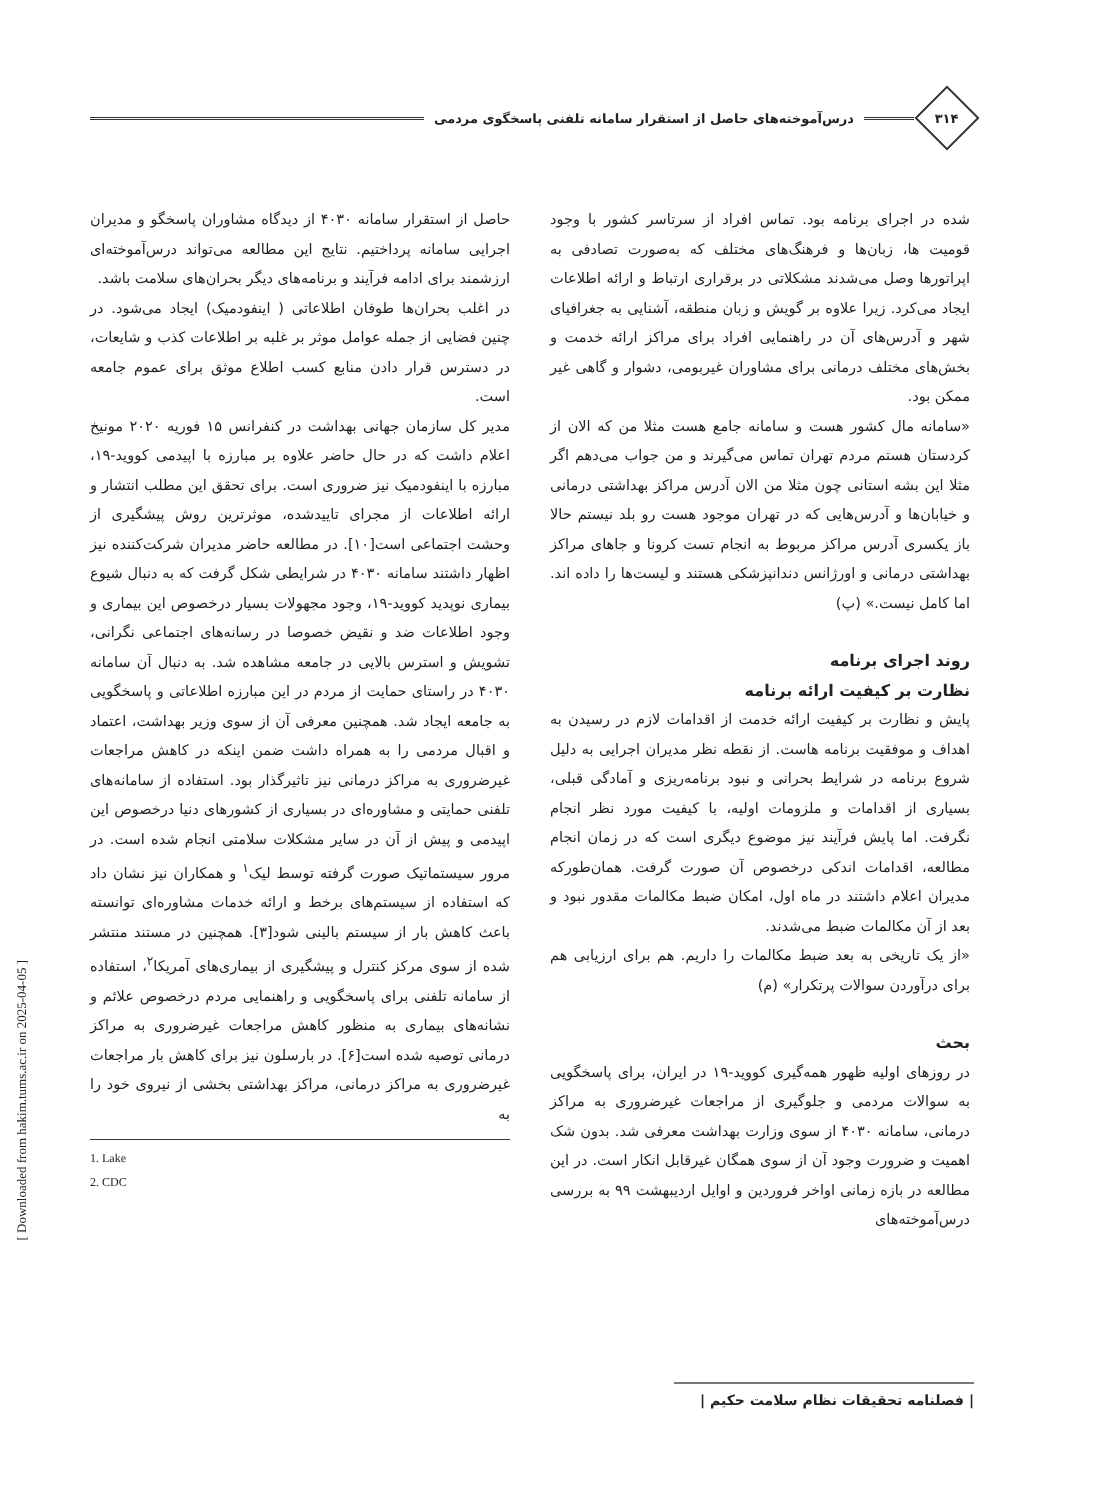۳۱۴
درس‌آموخته‌های حاصل از استقرار سامانه تلفنی پاسخگوی مردمی
شده در اجرای برنامه بود. تماس افراد از سرتاسر کشور با وجود قومیت ها، زبان‌ها و فرهنگ‌های مختلف که به‌صورت تصادفی به اپراتورها وصل می‌شدند مشکلاتی در برقراری ارتباط و ارائه اطلاعات ایجاد می‌کرد. زیرا علاوه بر گویش و زبان منطقه، آشنایی به جغرافیای شهر و آدرس‌های آن در راهنمایی افراد برای مراکز ارائه خدمت و بخش‌های مختلف درمانی برای مشاوران غیربومی، دشوار و گاهی غیر ممکن بود.
«سامانه مال کشور هست و سامانه جامع هست مثلا من که الان از کردستان هستم مردم تهران تماس می‌گیرند و من جواب می‌دهم اگر مثلا این بشه استانی چون مثلا من الان آدرس مراکز بهداشتی درمانی و خیابان‌ها و آدرس‌هایی که در تهران موجود هست رو بلد نیستم حالا باز یکسری آدرس مراکز مربوط به انجام تست کرونا و جاهای مراکز بهداشتی درمانی و اورژانس دندانپزشکی هستند و لیست‌ها را داده اند. اما کامل نیست.» (پ)
روند اجرای برنامه
نظارت بر کیفیت ارائه برنامه
پایش و نظارت بر کیفیت ارائه خدمت از اقدامات لازم در رسیدن به اهداف و موفقیت برنامه هاست. از نقطه نظر مدیران اجرایی به دلیل شروع برنامه در شرایط بحرانی و نبود برنامه‌ریزی و آمادگی قبلی، بسیاری از اقدامات و ملزومات اولیه، با کیفیت مورد نظر انجام نگرفت. اما پایش فرآیند نیز موضوع دیگری است که در زمان انجام مطالعه، اقدامات اندکی درخصوص آن صورت گرفت. همان‌طورکه مدیران اعلام داشتند در ماه اول، امکان ضبط مکالمات مقدور نبود و بعد از آن مکالمات ضبط می‌شدند.
«از یک تاریخی به بعد ضبط مکالمات را داریم. هم برای ارزیابی هم برای درآوردن سوالات پرتکرار» (م)
بحث
در روزهای اولیه ظهور همه‌گیری کووید-۱۹ در ایران، برای پاسخگویی به سوالات مردمی و جلوگیری از مراجعات غیرضروری به مراکز درمانی، سامانه ۴۰۳۰ از سوی وزارت بهداشت معرفی شد. بدون شک اهمیت و ضرورت وجود آن از سوی همگان غیرقابل انکار است. در این مطالعه در بازه زمانی اواخر فروردین و اوایل اردیبهشت ۹۹ به بررسی درس‌آموخته‌های
حاصل از استقرار سامانه ۴۰۳۰ از دیدگاه مشاوران پاسخگو و مدیران اجرایی سامانه پرداختیم. نتایج این مطالعه می‌تواند درس‌آموخته‌ای ارزشمند برای ادامه فرآیند و برنامه‌های دیگر بحران‌های سلامت باشد.
در اغلب بحران‌ها طوفان اطلاعاتی ( اینفودمیک) ایجاد می‌شود. در چنین فضایی از جمله عوامل موثر بر غلبه بر اطلاعات کذب و شایعات، در دسترس قرار دادن منابع کسب اطلاع موثق برای عموم جامعه است.
مدیر کل سازمان جهانی بهداشت در کنفرانس ۱۵ فوریه ۲۰۲۰ مونیخ اعلام داشت که در حال حاضر علاوه بر مبارزه با اپیدمی کووید-۱۹، مبارزه با اینفودمیک نیز ضروری است. برای تحقق این مطلب انتشار و ارائه اطلاعات از مجرای تاییدشده، موثرترین روش پیشگیری از وحشت اجتماعی است[۱۰]. در مطالعه حاضر مدیران شرکت‌کننده نیز اظهار داشتند سامانه ۴۰۳۰ در شرایطی شکل گرفت که به دنبال شیوع بیماری نوپدید کووید-۱۹، وجود مجهولات بسیار درخصوص این بیماری و وجود اطلاعات ضد و نقیض خصوصا در رسانه‌های اجتماعی نگرانی، تشویش و استرس بالایی در جامعه مشاهده شد. به دنبال آن سامانه ۴۰۳۰ در راستای حمایت از مردم در این مبارزه اطلاعاتی و پاسخگویی به جامعه ایجاد شد. همچنین معرفی آن از سوی وزیر بهداشت، اعتماد و اقبال مردمی را به همراه داشت ضمن اینکه در کاهش مراجعات غیرضروری به مراکز درمانی نیز تاثیرگذار بود. استفاده از سامانه‌های تلفنی حمایتی و مشاوره‌ای در بسیاری از کشورهای دنیا درخصوص این اپیدمی و پیش از آن در سایر مشکلات سلامتی انجام شده است. در مرور سیستماتیک صورت گرفته توسط لیک<sup>۱</sup> و همکاران نیز نشان داد که استفاده از سیستم‌های برخط و ارائه خدمات مشاوره‌ای توانسته باعث کاهش بار از سیستم بالینی شود[۳]. همچنین در مستند منتشر شده از سوی مرکز کنترل و پیشگیری از بیماری‌های آمریکا<sup>۲</sup>، استفاده از سامانه تلفنی برای پاسخگویی و راهنمایی مردم درخصوص علائم و نشانه‌های بیماری به منظور کاهش مراجعات غیرضروری به مراکز درمانی توصیه شده است[۶]. در بارسلون نیز برای کاهش بار مراجعات غیرضروری به مراکز درمانی، مراکز بهداشتی بخشی از نیروی خود را به
1. Lake
2. CDC
[ Downloaded from hakim.tums.ac.ir on 2025-04-05 ]
| فصلنامه تحقیقات نظام سلامت حکیم |